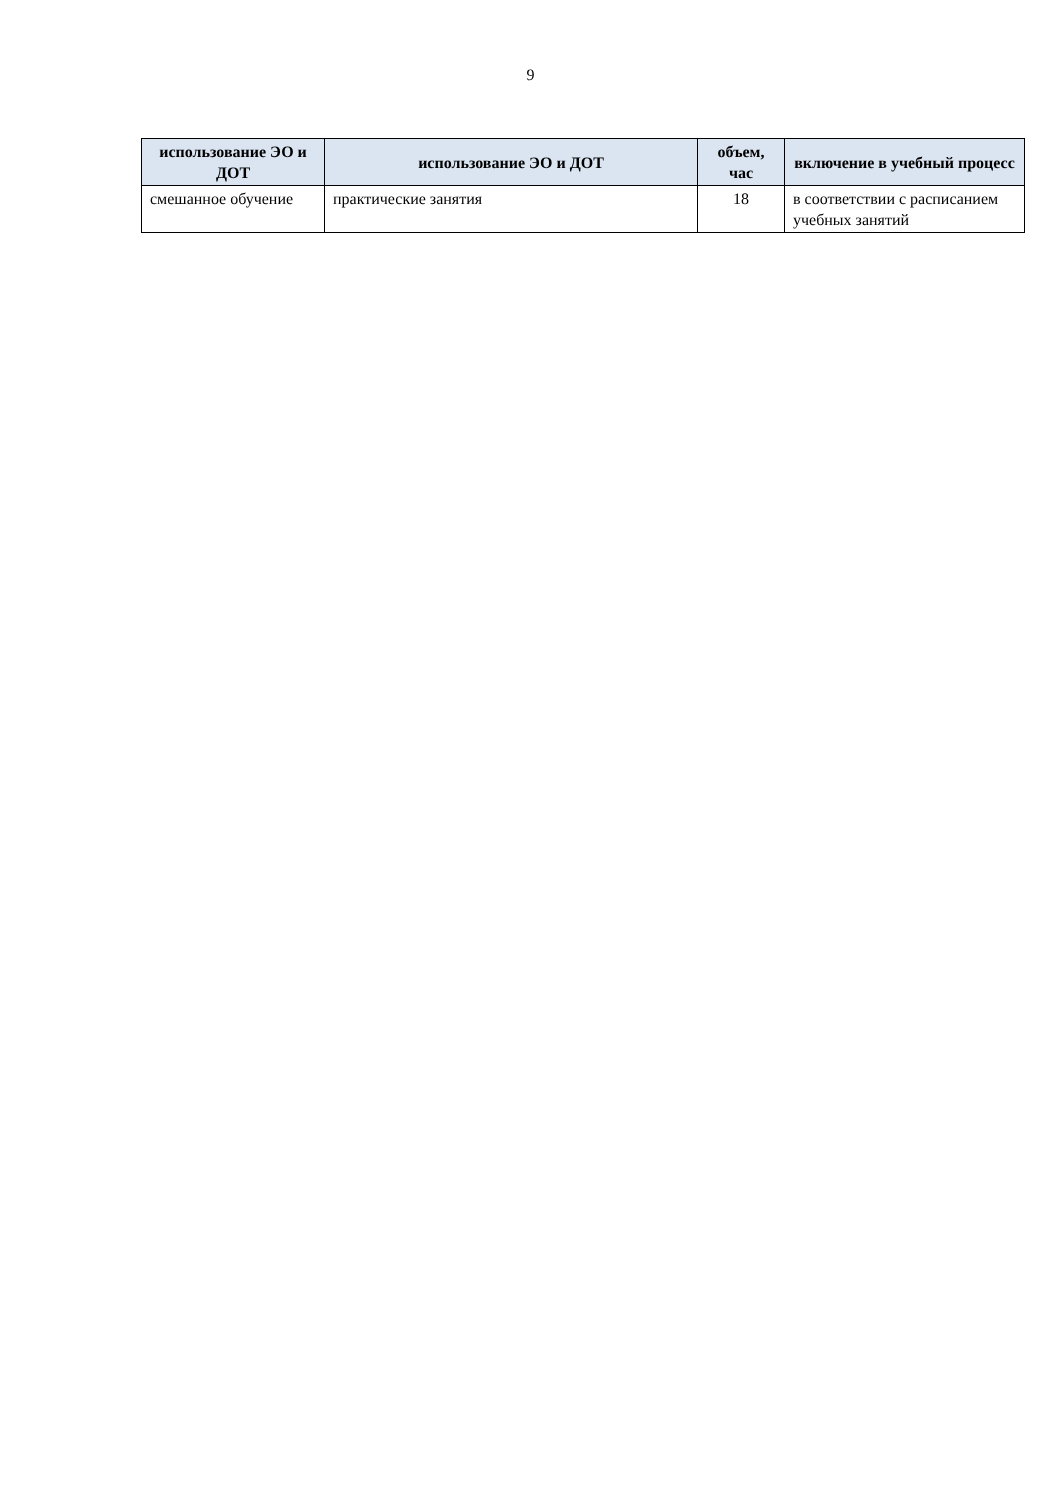9
| использование ЭО и ДОТ | использование ЭО и ДОТ | объем, час | включение в учебный процесс |
| --- | --- | --- | --- |
| смешанное обучение | практические занятия | 18 | в соответствии с расписанием учебных занятий |